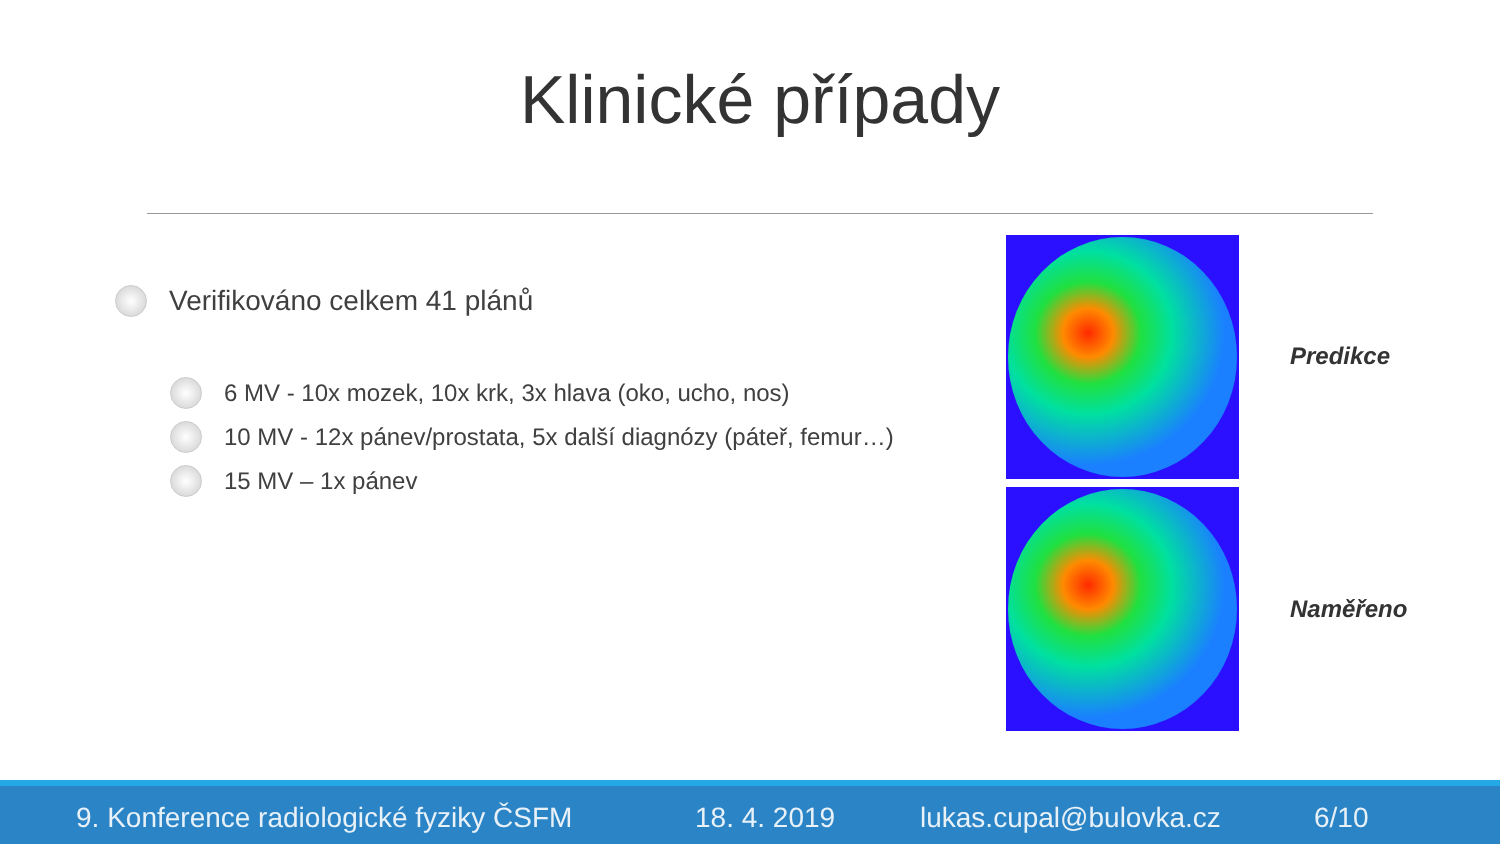Klinické případy
Verifikováno celkem 41 plánů
6 MV - 10x mozek, 10x krk, 3x hlava (oko, ucho, nos)
10 MV - 12x pánev/prostata, 5x další diagnózy (páteř, femur…)
15 MV – 1x pánev
Predikce
Naměřeno
9. Konference radiologické fyziky ČSFM 18. 4. 2019 lukas.cupal@bulovka.cz 6/10